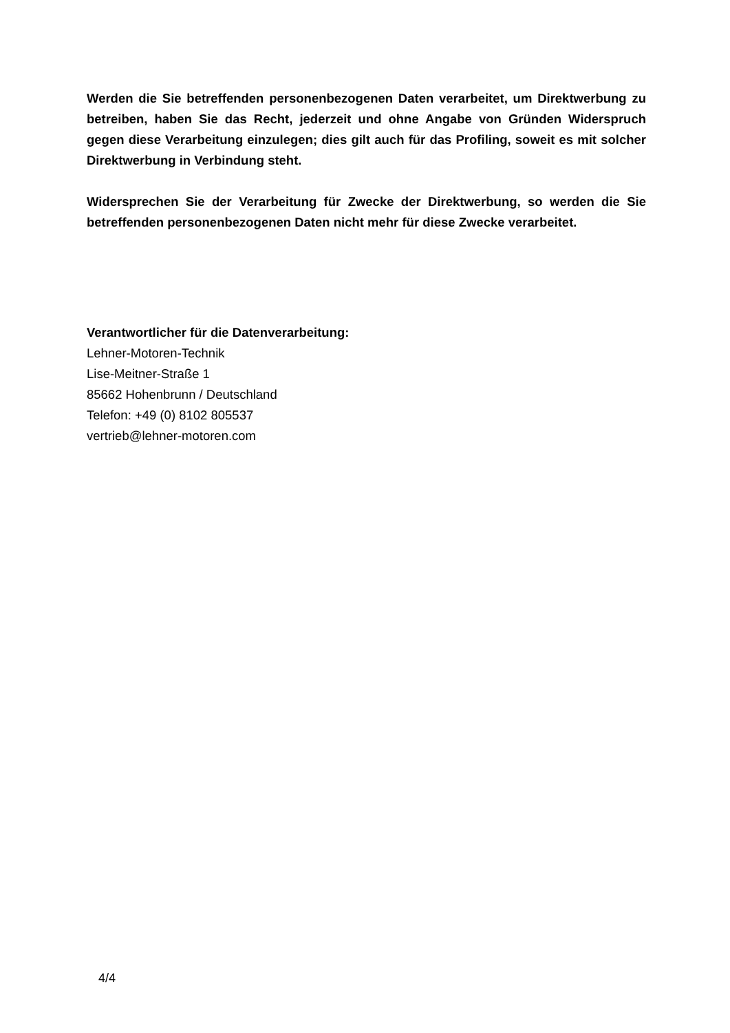Werden die Sie betreffenden personenbezogenen Daten verarbeitet, um Direktwerbung zu betreiben, haben Sie das Recht, jederzeit und ohne Angabe von Gründen Widerspruch gegen diese Verarbeitung einzulegen; dies gilt auch für das Profiling, soweit es mit solcher Direktwerbung in Verbindung steht.
Widersprechen Sie der Verarbeitung für Zwecke der Direktwerbung, so werden die Sie betreffenden personenbezogenen Daten nicht mehr für diese Zwecke verarbeitet.
Verantwortlicher für die Datenverarbeitung:
Lehner-Motoren-Technik
Lise-Meitner-Straße 1
85662 Hohenbrunn / Deutschland
Telefon: +49 (0) 8102 805537
vertrieb@lehner-motoren.com
4/4